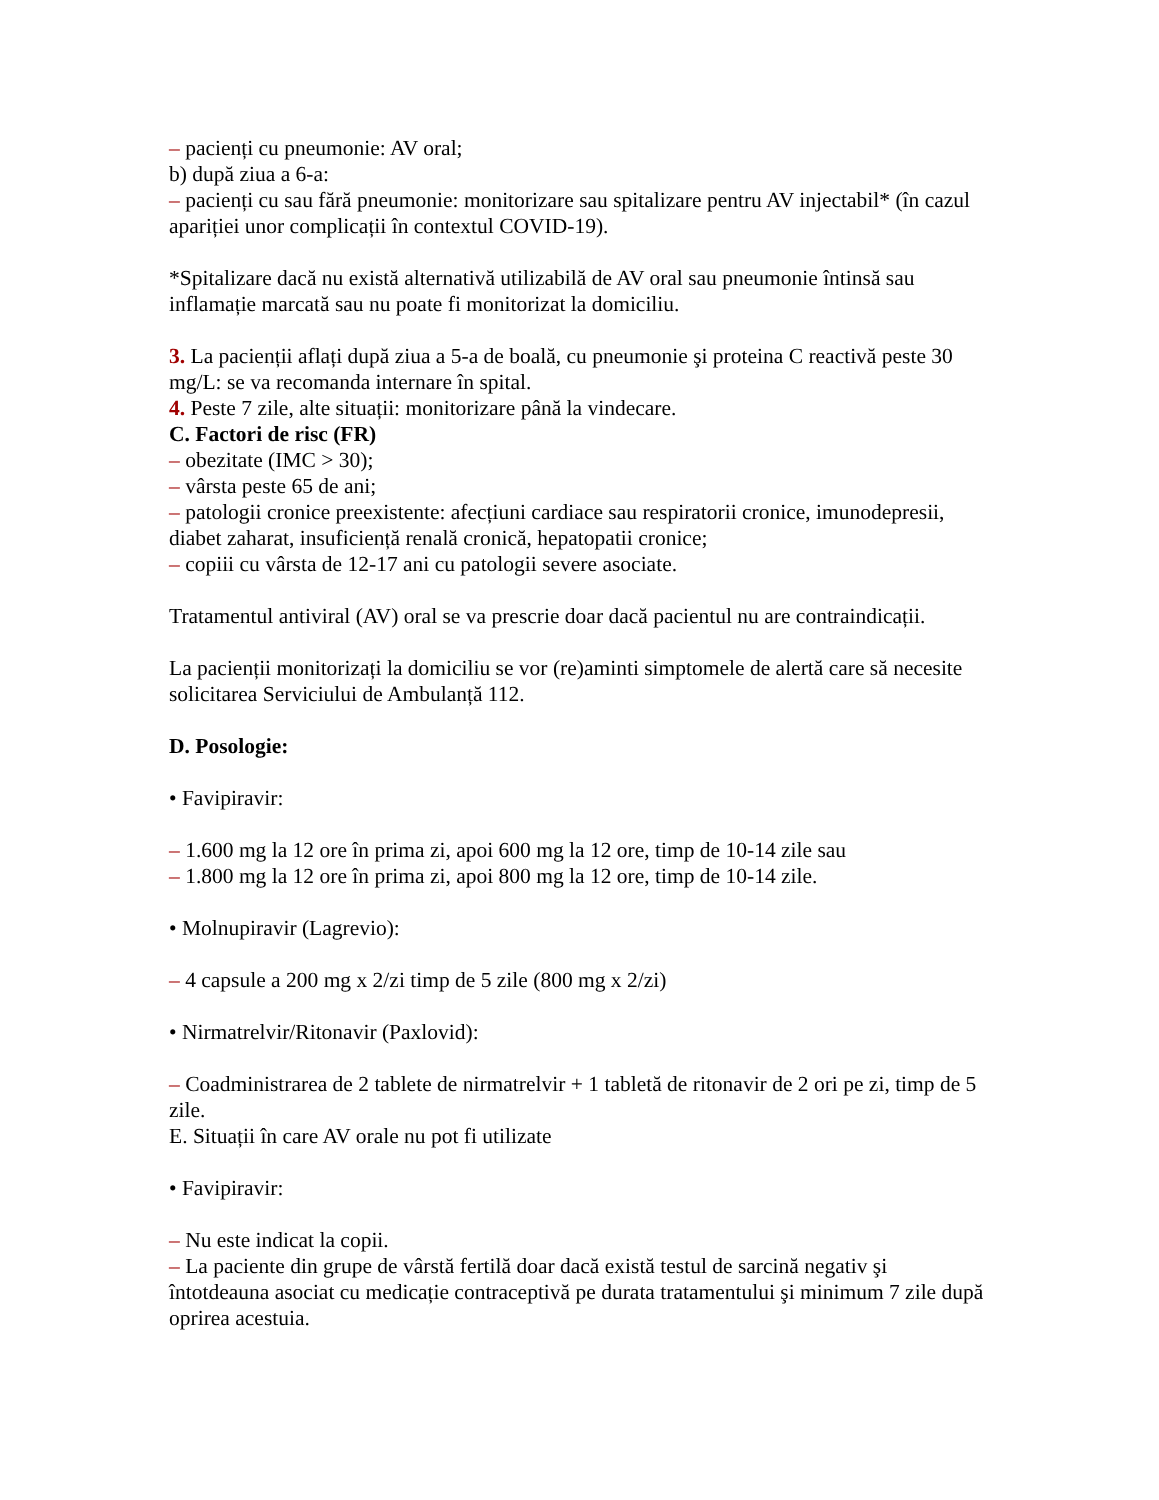– pacienți cu pneumonie: AV oral;
b) după ziua a 6-a:
– pacienți cu sau fără pneumonie: monitorizare sau spitalizare pentru AV injectabil* (în cazul apariției unor complicații în contextul COVID-19).
*Spitalizare dacă nu există alternativă utilizabilă de AV oral sau pneumonie întinsă sau inflamație marcată sau nu poate fi monitorizat la domiciliu.
3. La pacienții aflați după ziua a 5-a de boală, cu pneumonie şi proteina C reactivă peste 30 mg/L: se va recomanda internare în spital.
4. Peste 7 zile, alte situații: monitorizare până la vindecare.
C. Factori de risc (FR)
– obezitate (IMC > 30);
– vârsta peste 65 de ani;
– patologii cronice preexistente: afecțiuni cardiace sau respiratorii cronice, imunodepresii, diabet zaharat, insuficiență renală cronică, hepatopatii cronice;
– copiii cu vârsta de 12-17 ani cu patologii severe asociate.
Tratamentul antiviral (AV) oral se va prescrie doar dacă pacientul nu are contraindicații.
La pacienții monitorizați la domiciliu se vor (re)aminti simptomele de alertă care să necesite solicitarea Serviciului de Ambulanță 112.
D. Posologie:
• Favipiravir:
– 1.600 mg la 12 ore în prima zi, apoi 600 mg la 12 ore, timp de 10-14 zile sau
– 1.800 mg la 12 ore în prima zi, apoi 800 mg la 12 ore, timp de 10-14 zile.
• Molnupiravir (Lagrevio):
– 4 capsule a 200 mg x 2/zi timp de 5 zile (800 mg x 2/zi)
• Nirmatrelvir/Ritonavir (Paxlovid):
– Coadministrarea de 2 tablete de nirmatrelvir + 1 tabletă de ritonavir de 2 ori pe zi, timp de 5 zile.
E. Situații în care AV orale nu pot fi utilizate
• Favipiravir:
– Nu este indicat la copii.
– La paciente din grupe de vârstă fertilă doar dacă există testul de sarcină negativ şi întotdeauna asociat cu medicație contraceptivă pe durata tratamentului şi minimum 7 zile după oprirea acestuia.